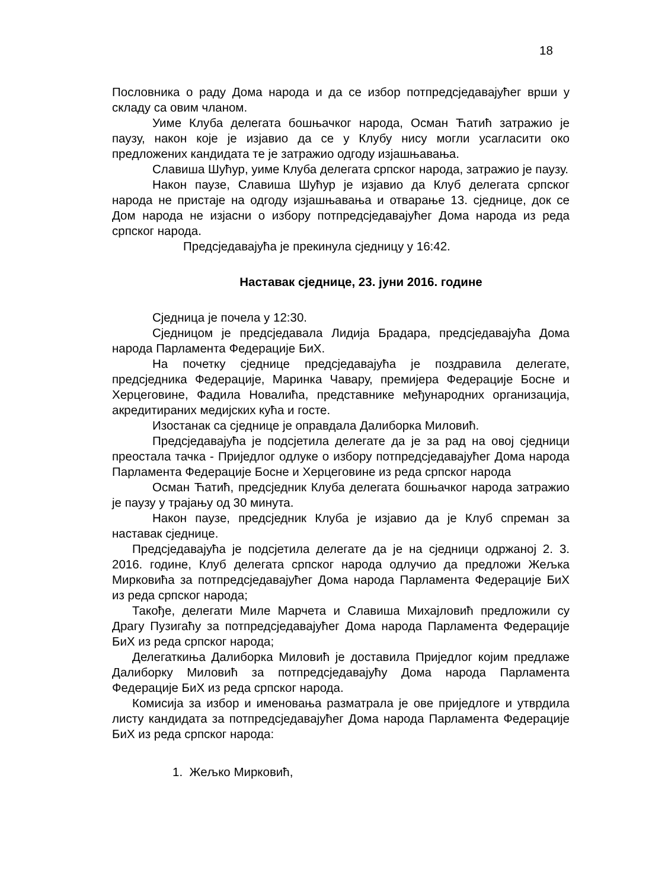18
Пословника о раду Дома народа и да се избор потпредсједавајућег врши у складу са овим чланом.
Уиме Клуба делегата бошњачког народа, Осман Ћатић затражио је паузу, након које је изјавио да се у Клубу нису могли усагласити око предложених кандидата те је затражио одгоду изјашњавања.
Славиша Шућур, уиме Клуба делегата српског народа, затражио је паузу.
Након паузе, Славиша Шућур је изјавио да Клуб делегата српског народа не пристаје на одгоду изјашњавања и отварање 13. сједнице, док се Дом народа не изјасни о избору потпредсједавајућег Дома народа из реда српског народа.
Предсједавајућа је прекинула сједницу у 16:42.
Наставак сједнице, 23. јуни 2016. године
Сједница је почела у 12:30.
Сједницом је предсједавала Лидија Брадара, предсједавајућа Дома народа Парламента Федерације БиХ.
На почетку сједнице предсједавајућа је поздравила делегате, предсједника Федерације, Маринка Чавару, премијера Федерације Босне и Херцеговине, Фадила Новалића, представнике међународних организација, акредитираних медијских кућа и госте.
Изостанак са сједнице је оправдала Далиборка Миловић.
Предсједавајућа је подсјетила делегате да је за рад на овој сједници преостала тачка - Приједлог одлуке о избору потпредсједавајућег Дома народа Парламента Федерације Босне и Херцеговине из реда српског народа
Осман Ћатић, предсједник Клуба делегата бошњачког народа затражио је паузу у трајању од 30 минута.
Након паузе, предсједник Клуба је изјавио да је Клуб спреман за наставак сједнице.
Предсједавајућа је подсјетила делегате да је на сједници одржаној 2. 3. 2016. године, Клуб делегата српског народа одлучио да предложи Жељка Мирковића за потпредсједавајућег Дома народа Парламента Федерације БиХ из реда српског народа;
Такође, делегати Миле Марчета и Славиша Михајловић предложили су Драгу Пузигаћу за потпредсједавајућег Дома народа Парламента Федерације БиХ из реда српског народа;
Делегаткиња Далиборка Миловић је доставила Приједлог којим предлаже Далиборку Миловић за потпредсједавајућу Дома народа Парламента Федерације БиХ из реда српског народа.
Комисија за избор и именовања разматрала је ове приједлоге и утврдила листу кандидата за потпредсједавајућег Дома народа Парламента Федерације БиХ из реда српског народа:
1. Жељко Мирковић,